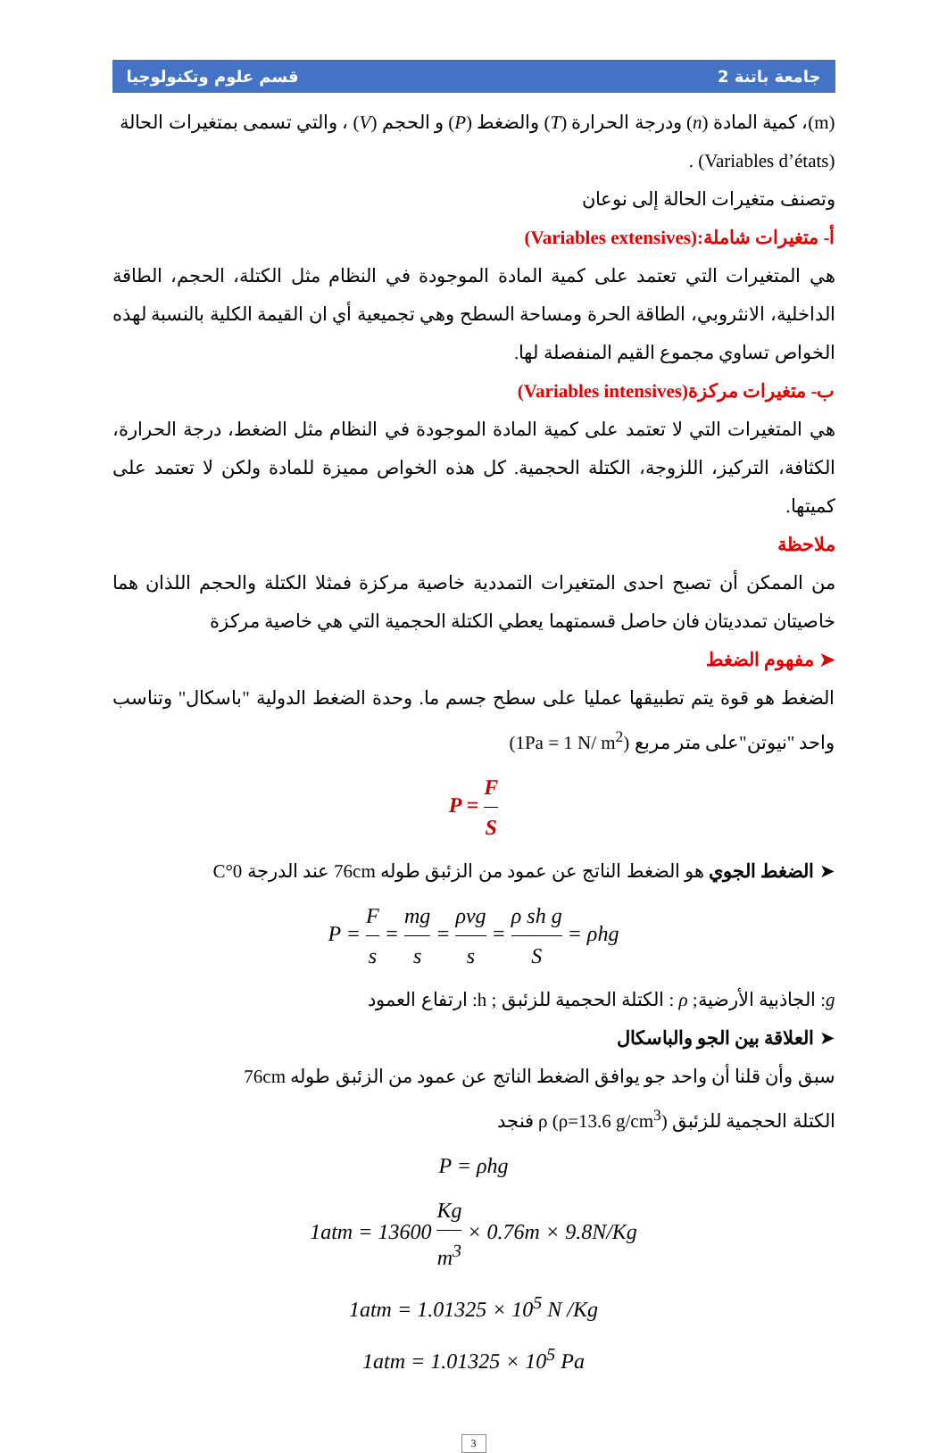قسم علوم وتكنولوجيا جامعة باتنة 2
(m)، كمية المادة (n) ودرجة الحرارة (T) والضغط (P) و الحجم (V) ، والتي تسمى بمتغيرات الحالة
(Variables d’états) .
وتصنف متغيرات الحالة إلى نوعان
أ- متغيرات شاملة:(Variables extensives)
هي المتغيرات التي تعتمد على كمية المادة الموجودة في النظام مثل الكتلة، الحجم، الطاقة الداخلية، الانثروبي، الطاقة الحرة ومساحة السطح وهي تجميعية أي ان القيمة الكلية بالنسبة لهذه الخواص تساوي مجموع القيم المنفصلة لها.
ب- متغيرات مركزة(Variables intensives)
هي المتغيرات التي لا تعتمد على كمية المادة الموجودة في النظام مثل الضغط، درجة الحرارة، الكثافة، التركيز، اللزوجة، الكتلة الحجمية. كل هذه الخواص مميزة للمادة ولكن لا تعتمد على كميتها.
ملاحظة
من الممكن أن تصبح احدى المتغيرات التمددية خاصية مركزة فمثلا الكتلة والحجم اللذان هما خاصيتان تمدديتان فان حاصل قسمتهما يعطي الكتلة الحجمية التي هي خاصية مركزة
➤ مفهوم الضغط
الضغط هو قوة يتم تطبيقها عمليا على سطح جسم ما. وحدة الضغط الدولية "باسكال" وتناسب واحد "نيوتن"على متر مربع (1Pa = 1 N/ m<sup>2</sup>)
P = F S
➤ الضغط الجوي هو الضغط الناتج عن عمود من الزئبق طوله 76cm عند الدرجة 0°C
P = F s = mg s = ρvg s = ρ sh g S = ρhg
g: الجاذبية الأرضية; ρ : الكتلة الحجمية للزئبق ; h: ارتفاع العمود
➤ العلاقة بين الجو والباسكال
سبق وأن قلنا أن واحد جو يوافق الضغط الناتج عن عمود من الزئبق طوله 76cm
الكتلة الحجمية للزئبق ρ (ρ=13.6 g/cm<sup>3</sup>) فنجد
P = ρhg
1atm = 13600 Kg m<sup>3</sup> × 0.76m × 9.8N/Kg
1atm = 1.01325 × 10<sup>5</sup> N /Kg
1atm = 1.01325 × 10<sup>5</sup> Pa
3